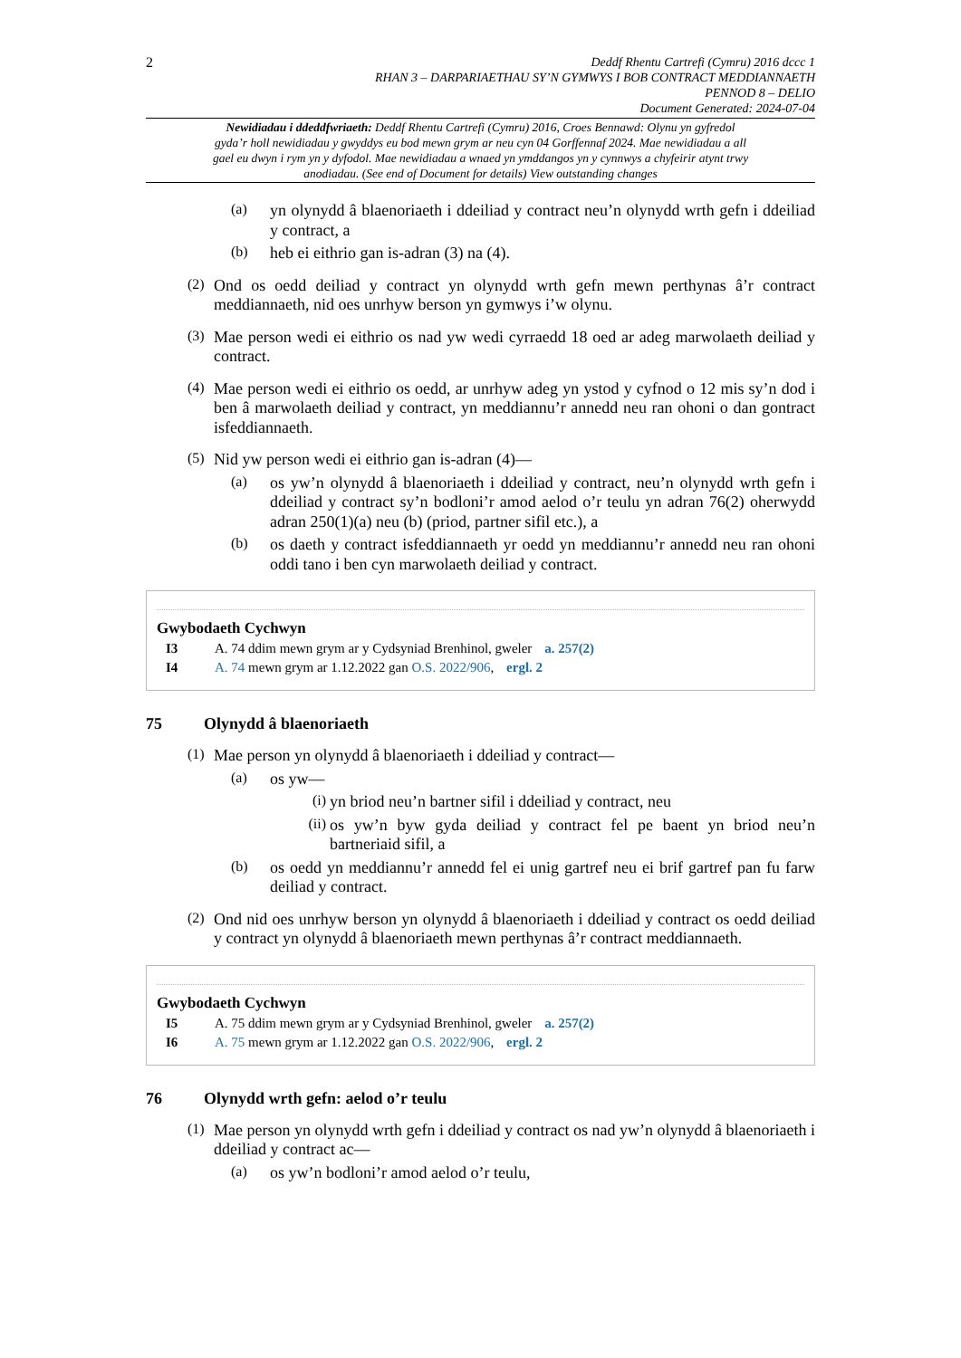2
Deddf Rhentu Cartrefi (Cymru) 2016 dccc 1
RHAN 3 – DARPARIAETHAU SY’N GYMWYS I BOB CONTRACT MEDDIANNAETH
PENNOD 8 – DELIO
Document Generated: 2024-07-04
Newidiadau i ddeddfwriaeth: Deddf Rhentu Cartrefi (Cymru) 2016, Croes Bennawd: Olynu yn gyfredol gyda’r holl newidiadau y gwyddys eu bod mewn grym ar neu cyn 04 Gorffennaf 2024. Mae newidiadau a all gael eu dwyn i rym yn y dyfodol. Mae newidiadau a wnaed yn ymddangos yn y cynnwys a chyfeirir atynt trwy anodiadau. (See end of Document for details) View outstanding changes
(a)
yn olynydd â blaenoriaeth i ddeiliad y contract neu’n olynydd wrth gefn i ddeiliad y contract, a
(b)
heb ei eithrio gan is-adran (3) na (4).
(2)
Ond os oedd deiliad y contract yn olynydd wrth gefn mewn perthynas â’r contract meddiannaeth, nid oes unrhyw berson yn gymwys i’w olynu.
(3)
Mae person wedi ei eithrio os nad yw wedi cyrraedd 18 oed ar adeg marwolaeth deiliad y contract.
(4)
Mae person wedi ei eithrio os oedd, ar unrhyw adeg yn ystod y cyfnod o 12 mis sy’n dod i ben â marwolaeth deiliad y contract, yn meddiannu’r annedd neu ran ohoni o dan gontract isfeddiannaeth.
(5)
Nid yw person wedi ei eithrio gan is-adran (4)—
(a)
os yw’n olynydd â blaenoriaeth i ddeiliad y contract, neu’n olynydd wrth gefn i ddeiliad y contract sy’n bodloni’r amod aelod o’r teulu yn adran 76(2) oherwydd adran 250(1)(a) neu (b) (priod, partner sifil etc.), a
(b)
os daeth y contract isfeddiannaeth yr oedd yn meddiannu’r annedd neu ran ohoni oddi tano i ben cyn marwolaeth deiliad y contract.
Gwybodaeth Cychwyn
I3 A. 74 ddim mewn grym ar y Cydsyniad Brenhinol, gweler a. 257(2)
I4 A. 74 mewn grym ar 1.12.2022 gan O.S. 2022/906, ergl. 2
75 Olynydd â blaenoriaeth
(1)
Mae person yn olynydd â blaenoriaeth i ddeiliad y contract—
(a)
os yw—
(i)
yn briod neu’n bartner sifil i ddeiliad y contract, neu
(ii)
os yw’n byw gyda deiliad y contract fel pe baent yn briod neu’n bartneriaid sifil, a
(b)
os oedd yn meddiannu’r annedd fel ei unig gartref neu ei brif gartref pan fu farw deiliad y contract.
(2)
Ond nid oes unrhyw berson yn olynydd â blaenoriaeth i ddeiliad y contract os oedd deiliad y contract yn olynydd â blaenoriaeth mewn perthynas â’r contract meddiannaeth.
Gwybodaeth Cychwyn
I5 A. 75 ddim mewn grym ar y Cydsyniad Brenhinol, gweler a. 257(2)
I6 A. 75 mewn grym ar 1.12.2022 gan O.S. 2022/906, ergl. 2
76 Olynydd wrth gefn: aelod o’r teulu
(1)
Mae person yn olynydd wrth gefn i ddeiliad y contract os nad yw’n olynydd â blaenoriaeth i ddeiliad y contract ac—
(a)
os yw’n bodloni’r amod aelod o’r teulu,